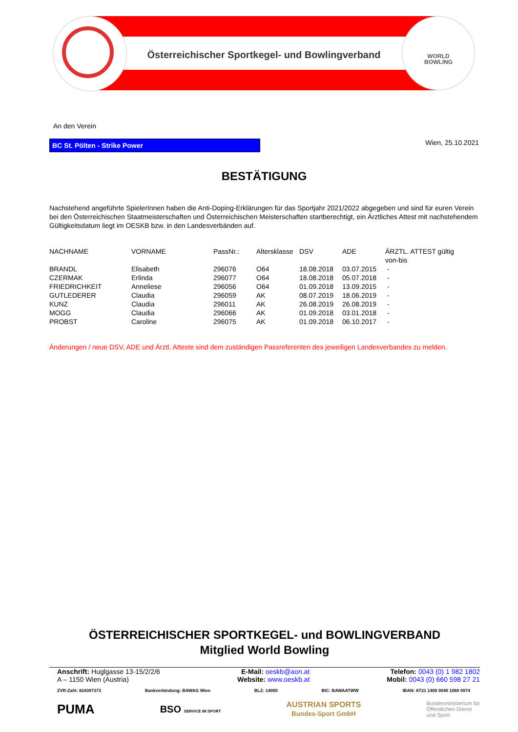WORLD
BOWLING
Österreichischer Sportkegel- und Bowlingverband
An den Verein
BC St. Pölten - Strike Power Wien, 25.10.2021
BESTÄTIGUNG
Nachstehend angeführte SpielerInnen haben die Anti-Doping-Erklärungen für das Sportjahr 2021/2022 abgegeben und sind für euren Verein bei den Österreichischen Staatmeisterschaften und Österreichischen Meisterschaften startberechtigt, ein Ärztliches Attest mit nachstehendem Gültigkeitsdatum liegt im OESKB bzw. in den Landesverbänden auf.
| NACHNAME | VORNAME | PassNr.: | Altersklasse | DSV | ADE | ÄRZTL. ATTEST gültig von-bis |
| --- | --- | --- | --- | --- | --- | --- |
| BRANDL | Elisabeth | 296076 | O64 | 18.08.2018 | 03.07.2015 | - |
| CZERMAK | Erlinda | 296077 | O64 | 18.08.2018 | 05.07.2018 | - |
| FRIEDRICHKEIT | Anneliese | 296056 | O64 | 01.09.2018 | 13.09.2015 | - |
| GUTLEDERER | Claudia | 296059 | AK | 08.07.2019 | 18.06.2019 | - |
| KUNZ | Claudia | 296011 | AK | 26.08.2019 | 26.08.2019 | - |
| MOGG | Claudia | 296066 | AK | 01.09.2018 | 03.01.2018 | - |
| PROBST | Caroline | 296075 | AK | 01.09.2018 | 06.10.2017 | - |
Änderungen / neue DSV, ADE und Ärztl. Atteste sind dem zuständigen Passreferenten des jeweiligen Landesverbandes zu melden.
ÖSTERREICHISCHER SPORTKEGEL- und BOWLINGVERBAND
Mitglied World Bowling
Anschrift: Huglgasse 13-15/2/2/6
A – 1150 Wien (Austria)
E-Mail: oeskb@aon.at
Website: www.oeskb.at
Telefon: 0043 (0) 1 982 1802
Mobil: 0043 (0) 660 598 27 21
ZVR-Zahl: 824397373 Bankverbindung: BAWAG Wien BLZ: 14000 BIC: BAWAATWW IBAN: AT21 1400 0040 1060 0974
PUMA BSO SERVICE IM SPORT AUSTRIAN SPORTS
Bundes-Sport GmbH Bundesministerium für
Öffentlichen Dienst
und Sport